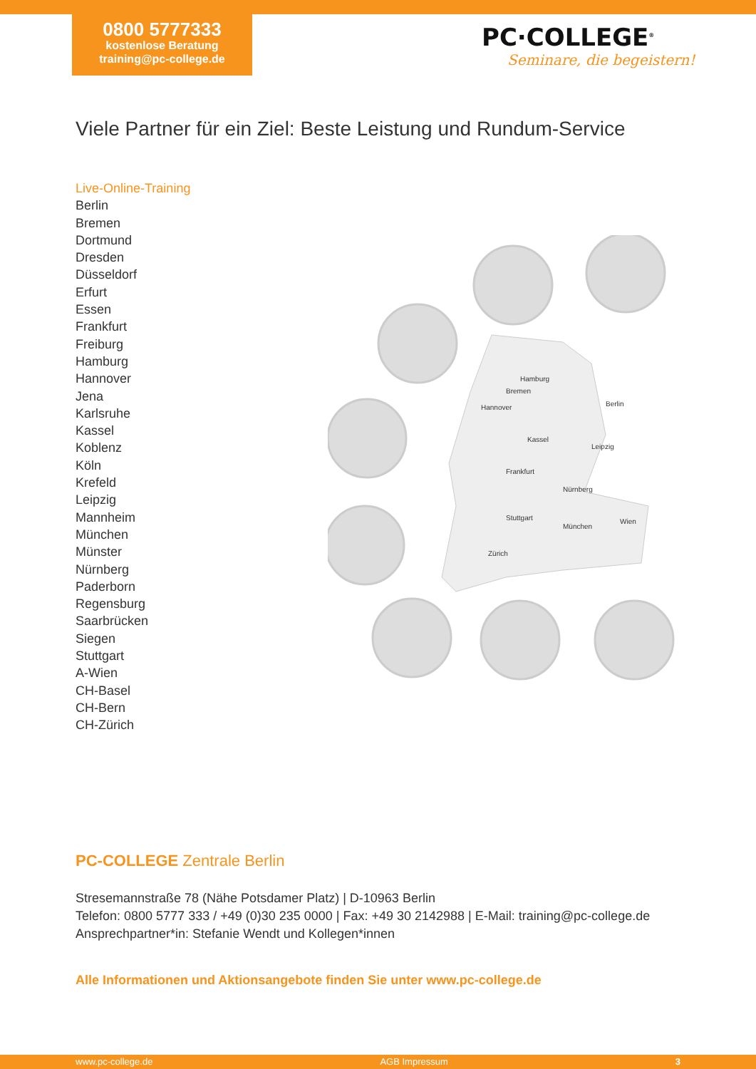0800 5777333
kostenlose Beratung
training@pc-college.de
PC·COLLEGE<sup>®</sup>
Seminare, die begeistern!
Viele Partner für ein Ziel: Beste Leistung und Rundum-Service
Live-Online-Training
Berlin
Bremen
Dortmund
Dresden
Düsseldorf
Erfurt
Essen
Frankfurt
Freiburg
Hamburg
Hannover
Jena
Karlsruhe
Kassel
Koblenz
Köln
Krefeld
Leipzig
Mannheim
München
Münster
Nürnberg
Paderborn
Regensburg
Saarbrücken
Siegen
Stuttgart
A-Wien
CH-Basel
CH-Bern
CH-Zürich
Hamburg
Bremen
Berlin
Hannover
Kassel
Leipzig
Frankfurt
Nürnberg
Stuttgart
München
Wien
Zürich
PC-COLLEGE Zentrale Berlin
Stresemannstraße 78 (Nähe Potsdamer Platz) | D-10963 Berlin
Telefon: 0800 5777 333 / +49 (0)30 235 0000 | Fax: +49 30 2142988 | E-Mail: training@pc-college.de
Ansprechpartner*in: Stefanie Wendt und Kollegen*innen
Alle Informationen und Aktionsangebote finden Sie unter www.pc-college.de
www.pc-college.de AGB Impressum 3